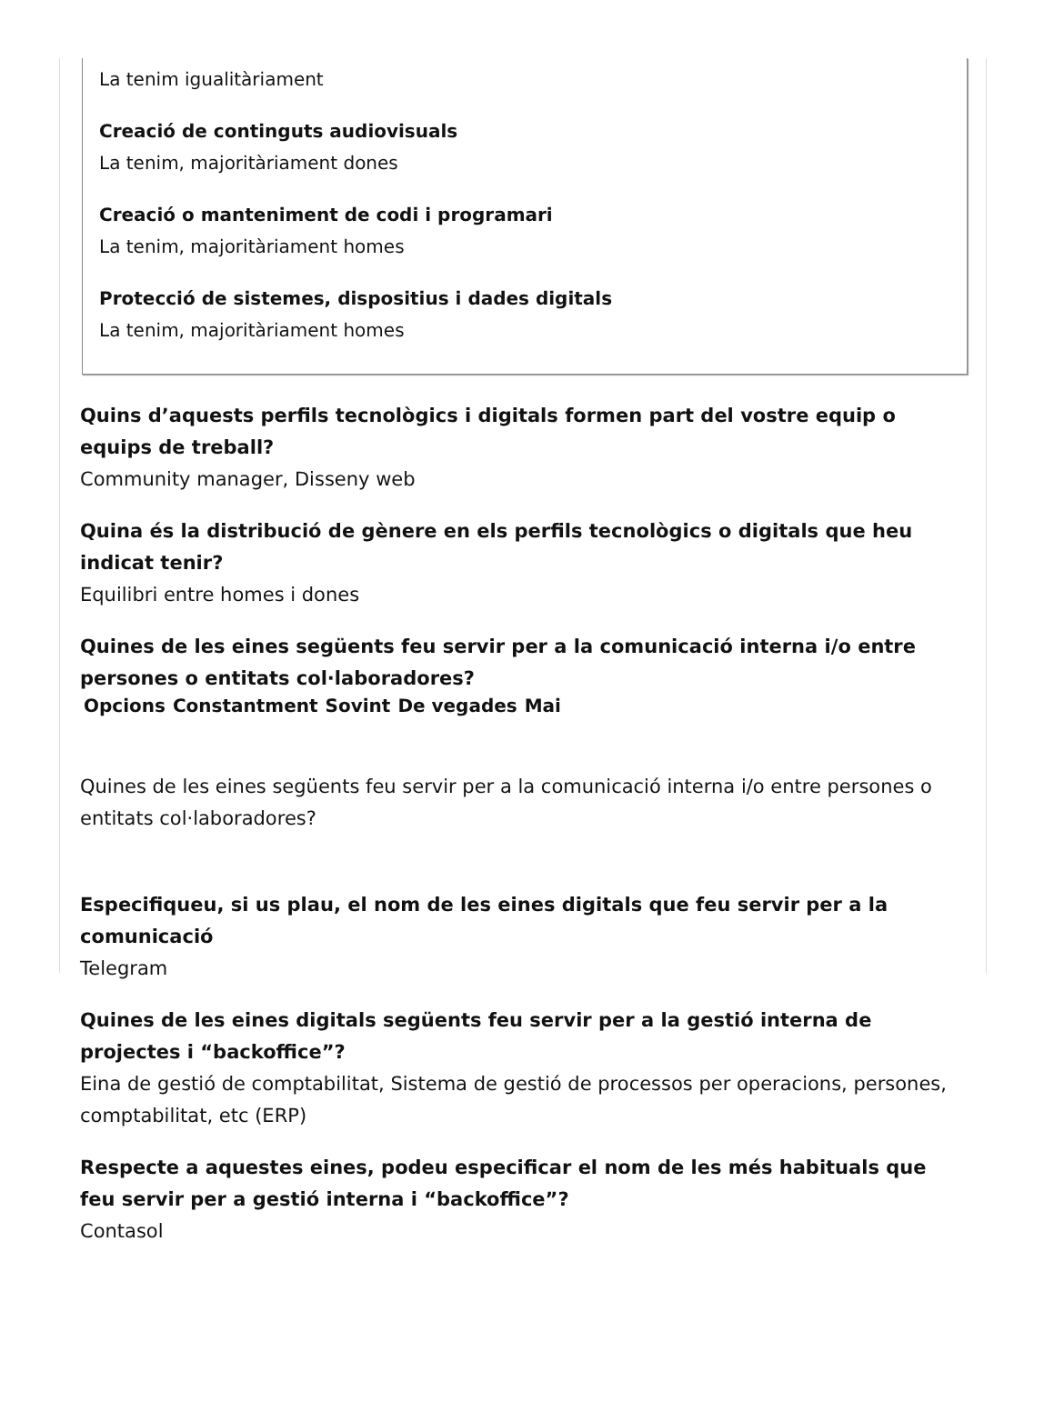La tenim igualitàriament
Creació de continguts audiovisuals
La tenim, majoritàriament dones
Creació o manteniment de codi i programari
La tenim, majoritàriament homes
Protecció de sistemes, dispositius i dades digitals
La tenim, majoritàriament homes
Quins d’aquests perfils tecnològics i digitals formen part del vostre equip o equips de treball?
Community manager, Disseny web
Quina és la distribució de gènere en els perfils tecnològics o digitals que heu indicat tenir?
Equilibri entre homes i dones
Quines de les eines següents feu servir per a la comunicació interna i/o entre persones o entitats col·laboradores?
| Opcions | Constantment | Sovint | De vegades | Mai |
| --- | --- | --- | --- | --- |
Quines de les eines següents feu servir per a la comunicació interna i/o entre persones o entitats col·laboradores?
Especifiqueu, si us plau, el nom de les eines digitals que feu servir per a la comunicació
Telegram
Quines de les eines digitals següents feu servir per a la gestió interna de projectes i “backoffice”?
Eina de gestió de comptabilitat, Sistema de gestió de processos per operacions, persones, comptabilitat, etc (ERP)
Respecte a aquestes eines, podeu especificar el nom de les més habituals que feu servir per a gestió interna i “backoffice”?
Contasol